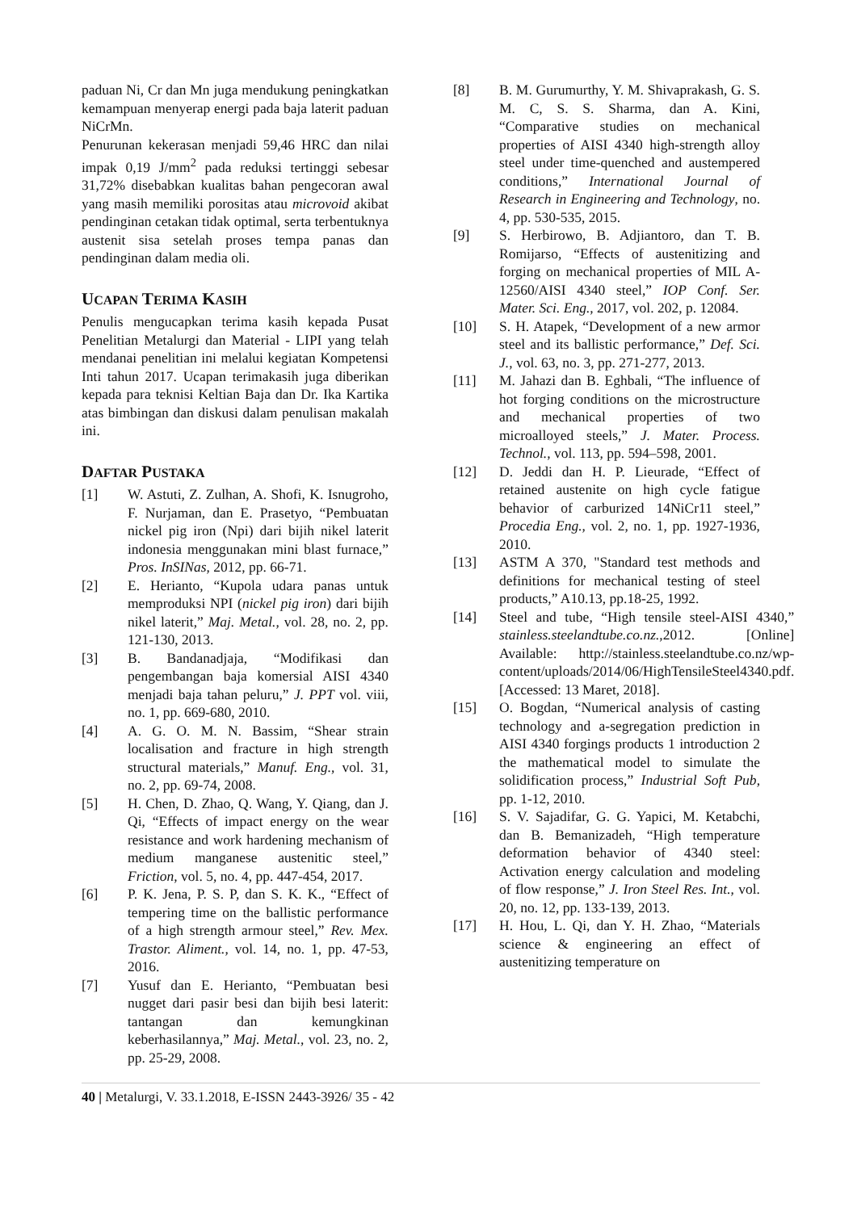paduan Ni, Cr dan Mn juga mendukung peningkatkan kemampuan menyerap energi pada baja laterit paduan NiCrMn.
Penurunan kekerasan menjadi 59,46 HRC dan nilai impak 0,19 J/mm<sup>2</sup> pada reduksi tertinggi sebesar 31,72% disebabkan kualitas bahan pengecoran awal yang masih memiliki porositas atau microvoid akibat pendinginan cetakan tidak optimal, serta terbentuknya austenit sisa setelah proses tempa panas dan pendinginan dalam media oli.
UCAPAN TERIMA KASIH
Penulis mengucapkan terima kasih kepada Pusat Penelitian Metalurgi dan Material - LIPI yang telah mendanai penelitian ini melalui kegiatan Kompetensi Inti tahun 2017. Ucapan terimakasih juga diberikan kepada para teknisi Keltian Baja dan Dr. Ika Kartika atas bimbingan dan diskusi dalam penulisan makalah ini.
DAFTAR PUSTAKA
[1] W. Astuti, Z. Zulhan, A. Shofi, K. Isnugroho, F. Nurjaman, dan E. Prasetyo, “Pembuatan nickel pig iron (Npi) dari bijih nikel laterit indonesia menggunakan mini blast furnace,” Pros. InSINas, 2012, pp. 66-71.
[2] E. Herianto, “Kupola udara panas untuk memproduksi NPI (nickel pig iron) dari bijih nikel laterit,” Maj. Metal., vol. 28, no. 2, pp. 121-130, 2013.
[3] B. Bandanadjaja, “Modifikasi dan pengembangan baja komersial AISI 4340 menjadi baja tahan peluru,” J. PPT vol. viii, no. 1, pp. 669-680, 2010.
[4] A. G. O. M. N. Bassim, “Shear strain localisation and fracture in high strength structural materials,” Manuf. Eng., vol. 31, no. 2, pp. 69-74, 2008.
[5] H. Chen, D. Zhao, Q. Wang, Y. Qiang, dan J. Qi, “Effects of impact energy on the wear resistance and work hardening mechanism of medium manganese austenitic steel,” Friction, vol. 5, no. 4, pp. 447-454, 2017.
[6] P. K. Jena, P. S. P, dan S. K. K., “Effect of tempering time on the ballistic performance of a high strength armour steel,” Rev. Mex. Trastor. Aliment., vol. 14, no. 1, pp. 47-53, 2016.
[7] Yusuf dan E. Herianto, “Pembuatan besi nugget dari pasir besi dan bijih besi laterit: tantangan dan kemungkinan keberhasilannya,” Maj. Metal., vol. 23, no. 2, pp. 25-29, 2008.
[8] B. M. Gurumurthy, Y. M. Shivaprakash, G. S. M. C, S. S. Sharma, dan A. Kini, “Comparative studies on mechanical properties of AISI 4340 high-strength alloy steel under time-quenched and austempered conditions,” International Journal of Research in Engineering and Technology, no. 4, pp. 530-535, 2015.
[9] S. Herbirowo, B. Adjiantoro, dan T. B. Romijarso, “Effects of austenitizing and forging on mechanical properties of MIL A-12560/AISI 4340 steel,” IOP Conf. Ser. Mater. Sci. Eng., 2017, vol. 202, p. 12084.
[10] S. H. Atapek, “Development of a new armor steel and its ballistic performance,” Def. Sci. J., vol. 63, no. 3, pp. 271-277, 2013.
[11] M. Jahazi dan B. Eghbali, “The influence of hot forging conditions on the microstructure and mechanical properties of two microalloyed steels,” J. Mater. Process. Technol., vol. 113, pp. 594–598, 2001.
[12] D. Jeddi dan H. P. Lieurade, “Effect of retained austenite on high cycle fatigue behavior of carburized 14NiCr11 steel,” Procedia Eng., vol. 2, no. 1, pp. 1927-1936, 2010.
[13] ASTM A 370, "Standard test methods and definitions for mechanical testing of steel products,” A10.13, pp.18-25, 1992.
[14] Steel and tube, “High tensile steel-AISI 4340,” stainless.steelandtube.co.nz.,2012. [Online] Available: http://stainless.steelandtube.co.nz/wp-content/uploads/2014/06/HighTensileSteel4340.pdf. [Accessed: 13 Maret, 2018].
[15] O. Bogdan, “Numerical analysis of casting technology and a-segregation prediction in AISI 4340 forgings products 1 introduction 2 the mathematical model to simulate the solidification process,” Industrial Soft Pub, pp. 1-12, 2010.
[16] S. V. Sajadifar, G. G. Yapici, M. Ketabchi, dan B. Bemanizadeh, “High temperature deformation behavior of 4340 steel: Activation energy calculation and modeling of flow response,” J. Iron Steel Res. Int., vol. 20, no. 12, pp. 133-139, 2013.
[17] H. Hou, L. Qi, dan Y. H. Zhao, “Materials science & engineering an effect of austenitizing temperature on
40 | Metalurgi, V. 33.1.2018, E-ISSN 2443-3926/ 35 - 42